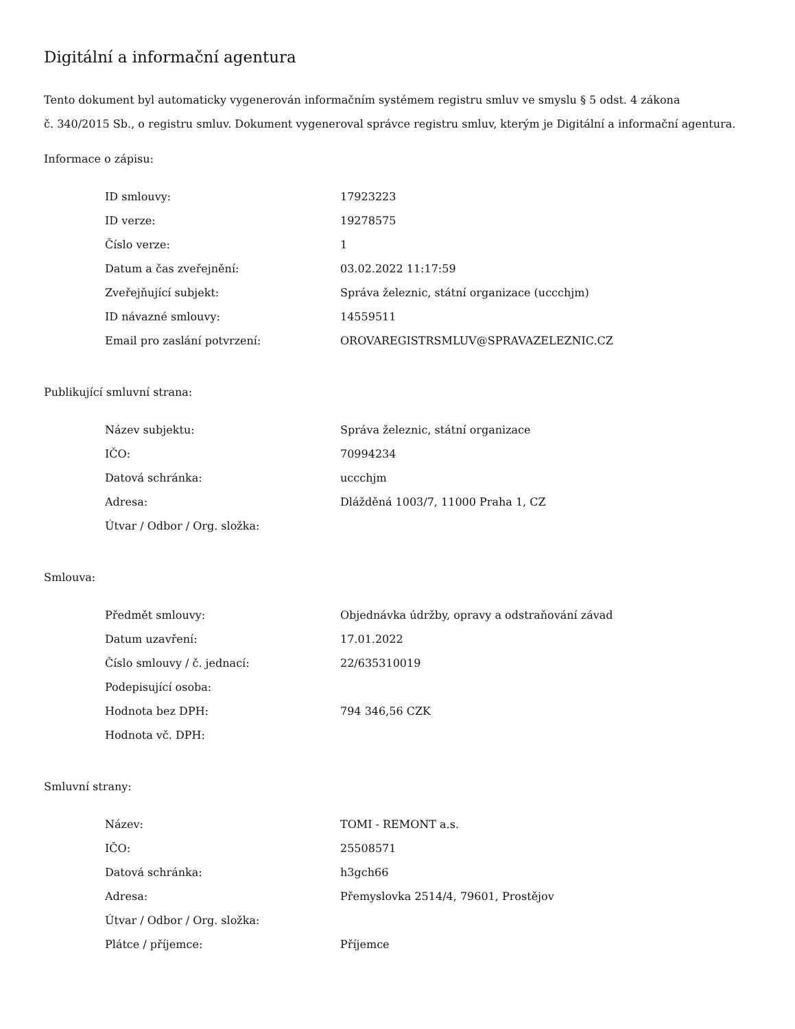Digitální a informační agentura
Tento dokument byl automaticky vygenerován informačním systémem registru smluv ve smyslu § 5 odst. 4 zákona
č. 340/2015 Sb., o registru smluv. Dokument vygeneroval správce registru smluv, kterým je Digitální a informační agentura.
Informace o zápisu:
| ID smlouvy: | 17923223 |
| ID verze: | 19278575 |
| Číslo verze: | 1 |
| Datum a čas zveřejnění: | 03.02.2022 11:17:59 |
| Zveřejňující subjekt: | Správa železnic, státní organizace (uccchjm) |
| ID návazné smlouvy: | 14559511 |
| Email pro zaslání potvrzení: | OROVAREGISTRSMLUV@SPRAVAZELEZNIC.CZ |
Publikující smluvní strana:
| Název subjektu: | Správa železnic, státní organizace |
| IČO: | 70994234 |
| Datová schránka: | uccchjm |
| Adresa: | Dlážděná 1003/7, 11000 Praha 1, CZ |
| Útvar / Odbor / Org. složka: | |
Smlouva:
| Předmět smlouvy: | Objednávka údržby, opravy a odstraňování závad |
| Datum uzavření: | 17.01.2022 |
| Číslo smlouvy / č. jednací: | 22/635310019 |
| Podepisující osoba: | |
| Hodnota bez DPH: | 794 346,56 CZK |
| Hodnota vč. DPH: | |
Smluvní strany:
| Název: | TOMI - REMONT a.s. |
| IČO: | 25508571 |
| Datová schránka: | h3gch66 |
| Adresa: | Přemyslovka 2514/4, 79601, Prostějov |
| Útvar / Odbor / Org. složka: | |
| Plátce / příjemce: | Příjemce |